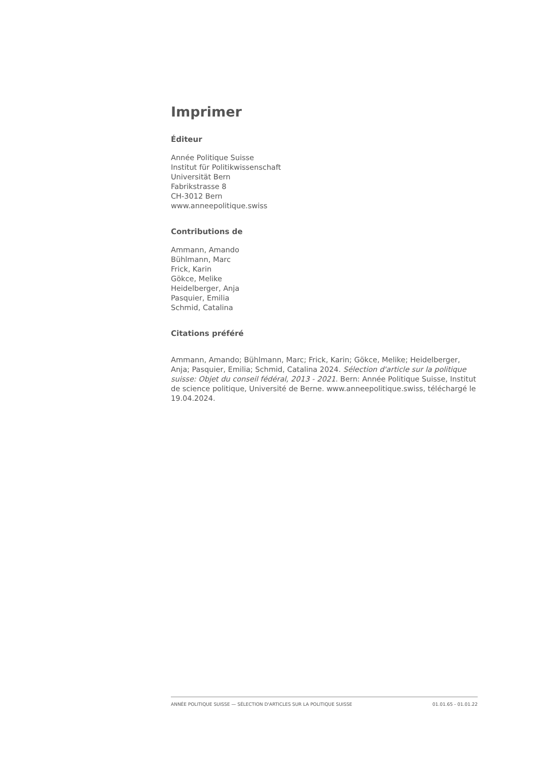Imprimer
Éditeur
Année Politique Suisse
Institut für Politikwissenschaft
Universität Bern
Fabrikstrasse 8
CH-3012 Bern
www.anneepolitique.swiss
Contributions de
Ammann, Amando
Bühlmann, Marc
Frick, Karin
Gökce, Melike
Heidelberger, Anja
Pasquier, Emilia
Schmid, Catalina
Citations préféré
Ammann, Amando; Bühlmann, Marc; Frick, Karin; Gökce, Melike; Heidelberger, Anja; Pasquier, Emilia; Schmid, Catalina 2024. Sélection d'article sur la politique suisse: Objet du conseil fédéral, 2013 - 2021. Bern: Année Politique Suisse, Institut de science politique, Université de Berne. www.anneepolitique.swiss, téléchargé le 19.04.2024.
ANNÉE POLITIQUE SUISSE — SÉLECTION D'ARTICLES SUR LA POLITIQUE SUISSE 01.01.65 - 01.01.22